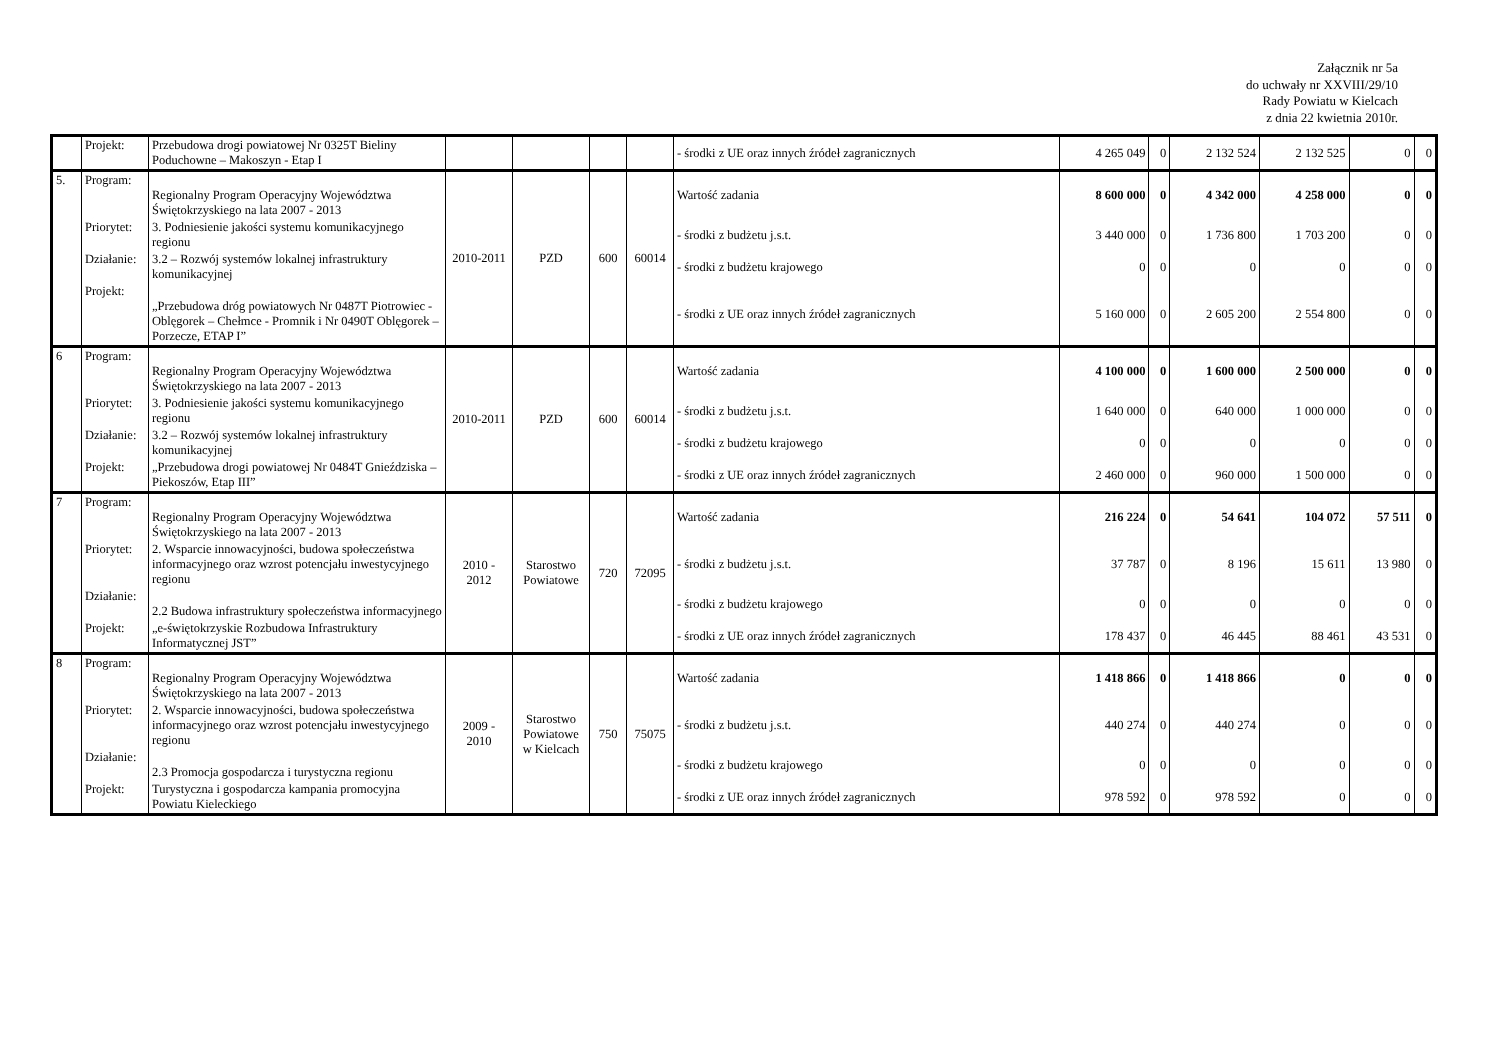Załącznik nr 5a
do uchwały nr XXVIII/29/10
Rady Powiatu w Kielcach
z dnia 22 kwietnia 2010r.
| | Projekt: | Przebudowa drogi powiatowej Nr 0325T Bieliny Poduchowne – Makoszyn - Etap I | | | | | - środki z UE oraz innych źródeł zagranicznych | 4 265 049 | 0 | 2 132 524 | 2 132 525 | 0 | 0 |
| 5. | Program: | Regionalny Program Operacyjny Województwa Świętokrzyskiego na lata 2007 - 2013 | 2010-2011 | PZD | 600 | 60014 | Wartość zadania | 8 600 000 | 0 | 4 342 000 | 4 258 000 | 0 | 0 |
| | Priorytet: | 3. Podniesienie jakości systemu komunikacyjnego regionu | | | | | - środki z budżetu j.s.t. | 3 440 000 | 0 | 1 736 800 | 1 703 200 | 0 | 0 |
| | Działanie: | 3.2 – Rozwój systemów lokalnej infrastruktury komunikacyjnej | | | | | - środki z budżetu krajowego | 0 | 0 | 0 | 0 | 0 | 0 |
| | Projekt: | „Przebudowa dróg powiatowych Nr 0487T Piotrowiec - Oblęgorek – Chełmce - Promnik i Nr 0490T Oblęgorek – Porzecze, ETAP I” | | | | | - środki z UE oraz innych źródeł zagranicznych | 5 160 000 | 0 | 2 605 200 | 2 554 800 | 0 | 0 |
| 6 | Program: | Regionalny Program Operacyjny Województwa Świętokrzyskiego na lata 2007 - 2013 | 2010-2011 | PZD | 600 | 60014 | Wartość zadania | 4 100 000 | 0 | 1 600 000 | 2 500 000 | 0 | 0 |
| | Priorytet: | 3. Podniesienie jakości systemu komunikacyjnego regionu | | | | | - środki z budżetu j.s.t. | 1 640 000 | 0 | 640 000 | 1 000 000 | 0 | 0 |
| | Działanie: | 3.2 – Rozwój systemów lokalnej infrastruktury komunikacyjnej | | | | | - środki z budżetu krajowego | 0 | 0 | 0 | 0 | 0 | 0 |
| | Projekt: | „Przebudowa drogi powiatowej Nr 0484T Gnieździska – Piekoszów, Etap III” | | | | | - środki z UE oraz innych źródeł zagranicznych | 2 460 000 | 0 | 960 000 | 1 500 000 | 0 | 0 |
| 7 | Program: | Regionalny Program Operacyjny Województwa Świętokrzyskiego na lata 2007 - 2013 | 2010 - 2012 | Starostwo Powiatowe | 720 | 72095 | Wartość zadania | 216 224 | 0 | 54 641 | 104 072 | 57 511 | 0 |
| | Priorytet: | 2. Wsparcie innowacyjności, budowa społeczeństwa informacyjnego oraz wzrost potencjału inwestycyjnego regionu | | | | | - środki z budżetu j.s.t. | 37 787 | 0 | 8 196 | 15 611 | 13 980 | 0 |
| | Działanie: | 2.2 Budowa infrastruktury społeczeństwa informacyjnego | | | | | - środki z budżetu krajowego | 0 | 0 | 0 | 0 | 0 | 0 |
| | Projekt: | „e-świętokrzyskie Rozbudowa Infrastruktury Informatycznej JST” | | | | | - środki z UE oraz innych źródeł zagranicznych | 178 437 | 0 | 46 445 | 88 461 | 43 531 | 0 |
| 8 | Program: | Regionalny Program Operacyjny Województwa Świętokrzyskiego na lata 2007 - 2013 | 2009 - 2010 | Starostwo Powiatowe w Kielcach | 750 | 75075 | Wartość zadania | 1 418 866 | 0 | 1 418 866 | 0 | 0 | 0 |
| | Priorytet: | 2. Wsparcie innowacyjności, budowa społeczeństwa informacyjnego oraz wzrost potencjału inwestycyjnego regionu | | | | | - środki z budżetu j.s.t. | 440 274 | 0 | 440 274 | 0 | 0 | 0 |
| | Działanie: | 2.3 Promocja gospodarcza i turystyczna regionu | | | | | - środki z budżetu krajowego | 0 | 0 | 0 | 0 | 0 | 0 |
| | Projekt: | Turystyczna i gospodarcza kampania promocyjna Powiatu Kieleckiego | | | | | - środki z UE oraz innych źródeł zagranicznych | 978 592 | 0 | 978 592 | 0 | 0 | 0 |